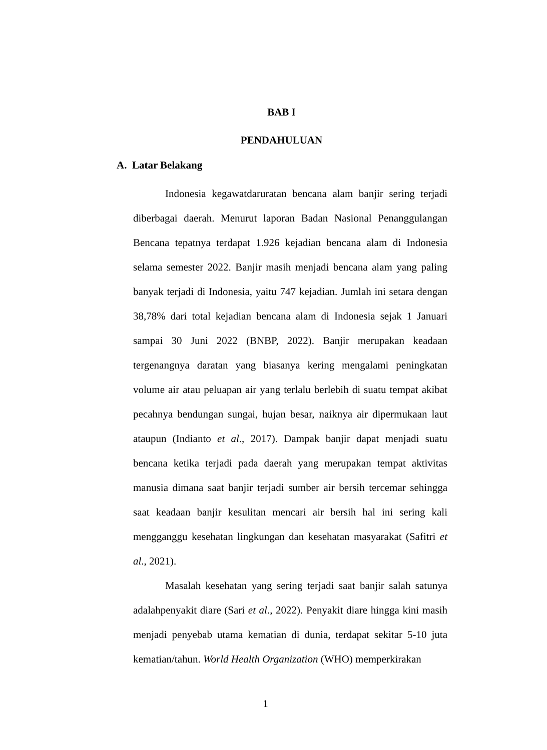BAB I
PENDAHULUAN
A. Latar Belakang
Indonesia kegawatdaruratan bencana alam banjir sering terjadi diberbagai daerah. Menurut laporan Badan Nasional Penanggulangan Bencana tepatnya terdapat 1.926 kejadian bencana alam di Indonesia selama semester 2022. Banjir masih menjadi bencana alam yang paling banyak terjadi di Indonesia, yaitu 747 kejadian. Jumlah ini setara dengan 38,78% dari total kejadian bencana alam di Indonesia sejak 1 Januari sampai 30 Juni 2022 (BNBP, 2022). Banjir merupakan keadaan tergenangnya daratan yang biasanya kering mengalami peningkatan volume air atau peluapan air yang terlalu berlebih di suatu tempat akibat pecahnya bendungan sungai, hujan besar, naiknya air dipermukaan laut ataupun (Indianto et al., 2017). Dampak banjir dapat menjadi suatu bencana ketika terjadi pada daerah yang merupakan tempat aktivitas manusia dimana saat banjir terjadi sumber air bersih tercemar sehingga saat keadaan banjir kesulitan mencari air bersih hal ini sering kali mengganggu kesehatan lingkungan dan kesehatan masyarakat (Safitri et al., 2021).
Masalah kesehatan yang sering terjadi saat banjir salah satunya adalahpenyakit diare (Sari et al., 2022). Penyakit diare hingga kini masih menjadi penyebab utama kematian di dunia, terdapat sekitar 5-10 juta kematian/tahun. World Health Organization (WHO) memperkirakan
1